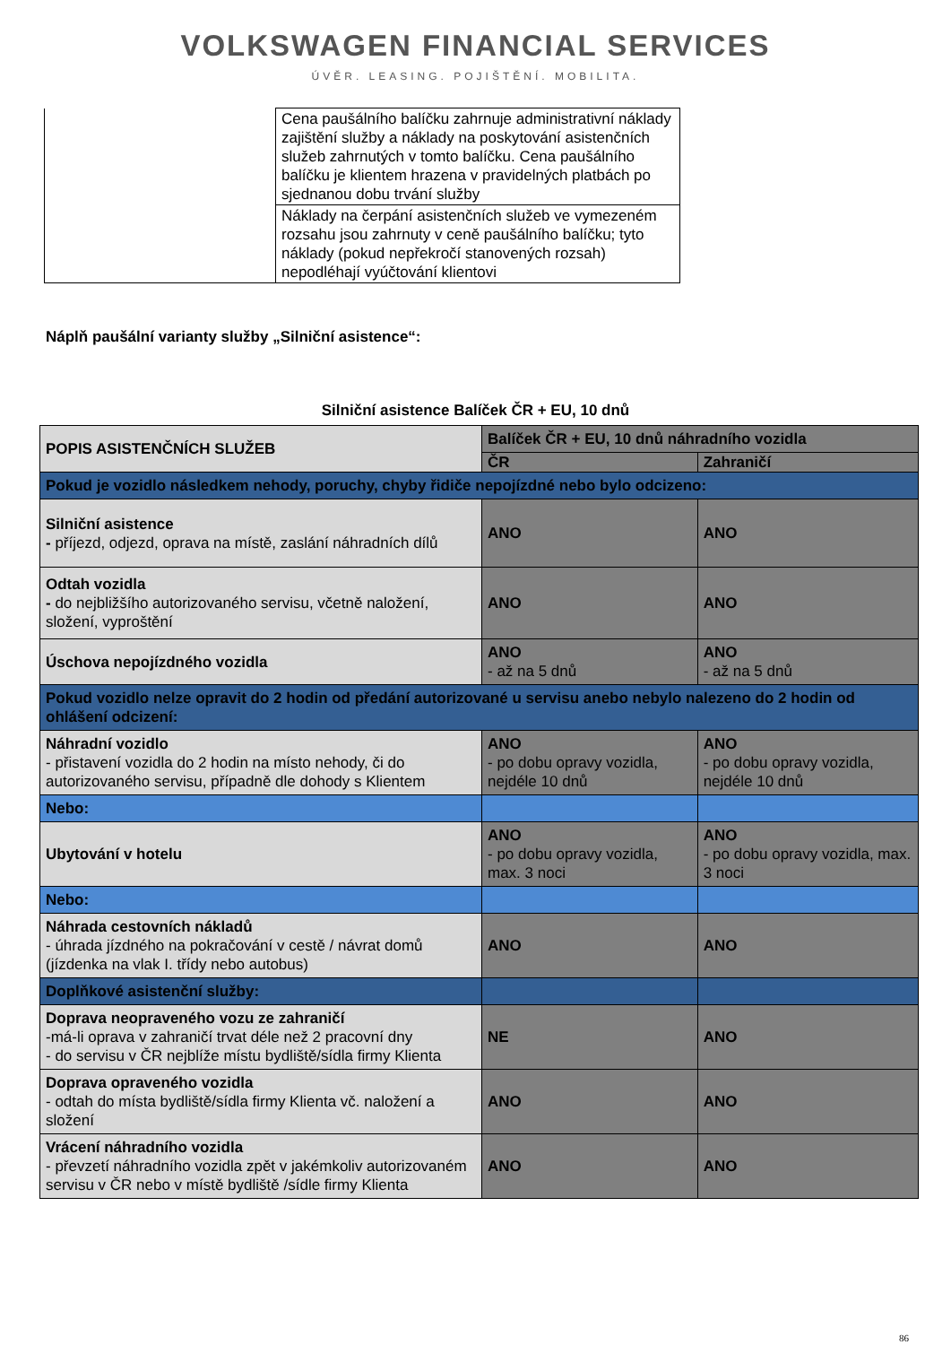VOLKSWAGEN FINANCIAL SERVICES
ÚVĚR. LEASING. POJIŠTĚNÍ. MOBILITA.
| | Cena paušálního balíčku zahrnuje administrativní náklady zajištění služby a náklady na poskytování asistenčních služeb zahrnutých v tomto balíčku. Cena paušálního balíčku je klientem hrazena v pravidelných platbách po sjednanou dobu trvání služby |
| | Náklady na čerpání asistenčních služeb ve vymezeném rozsahu jsou zahrnuty v ceně paušálního balíčku; tyto náklady (pokud nepřekročí stanovených rozsah) nepodléhají vyúčtování klientovi |
Náplň paušální varianty služby „Silniční asistence“:
Silniční asistence Balíček ČR + EU, 10 dnů
| POPIS ASISTENČNÍCH SLUŽEB | Balíček ČR + EU, 10 dnů náhradního vozidla | |
| --- | --- | --- |
| | ČR | Zahraničí |
| Pokud je vozidlo následkem nehody, poruchy, chyby řidiče nepojízdné nebo bylo odcizeno: | | |
| Silniční asistence - příjezd, odjezd, oprava na místě, zaslání náhradních dílů | ANO | ANO |
| Odtah vozidla - do nejbližšího autorizovaného servisu, včetně naložení, složení, vyproštění | ANO | ANO |
| Úschova nepojízdného vozidla | ANO - až na 5 dnů | ANO - až na 5 dnů |
| Pokud vozidlo nelze opravit do 2 hodin od předání autorizované u servisu anebo nebylo nalezeno do 2 hodin od ohlášení odcizení: | | |
| Náhradní vozidlo - přistavení vozidla do 2 hodin na místo nehody, či do autorizovaného servisu, případně dle dohody s Klientem | ANO - po dobu opravy vozidla, nejdéle 10 dnů | ANO - po dobu opravy vozidla, nejdéle 10 dnů |
| Nebo: | | |
| Ubytování v hotelu | ANO - po dobu opravy vozidla, max. 3 noci | ANO - po dobu opravy vozidla, max. 3 noci |
| Nebo: | | |
| Náhrada cestovních nákladů - úhrada jízdného na pokračování v cestě / návrat domů (jízdenka na vlak I. třídy nebo autobus) | ANO | ANO |
| Doplňkové asistenční služby: | | |
| Doprava neopraveného vozu ze zahraničí -má-li oprava v zahraničí trvat déle než 2 pracovní dny - do servisu v ČR nejblíže místu bydliště/sídla firmy Klienta | NE | ANO |
| Doprava opraveného vozidla - odtah do místa bydliště/sídla firmy Klienta vč. naložení a složení | ANO | ANO |
| Vrácení náhradního vozidla - převzetí náhradního vozidla zpět v jakémkoliv autorizovaném servisu v ČR nebo v místě bydliště /sídle firmy Klienta | ANO | ANO |
86